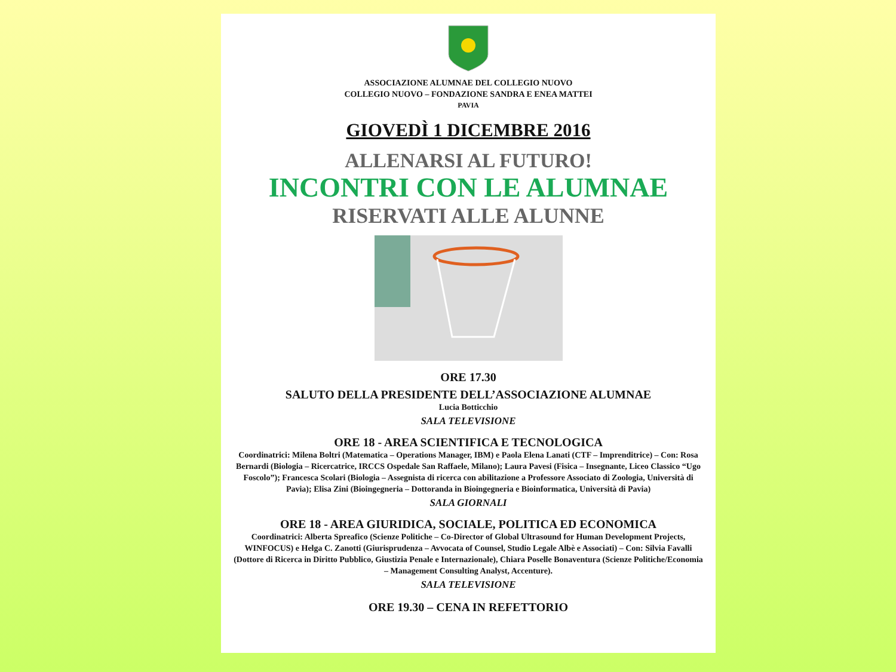ASSOCIAZIONE ALUMNAE DEL COLLEGIO NUOVO
COLLEGIO NUOVO – FONDAZIONE SANDRA E ENEA MATTEI
PAVIA
GIOVEDÌ 1 DICEMBRE 2016
ALLENARSI AL FUTURO!
INCONTRI CON LE ALUMNAE
RISERVATI ALLE ALUNNE
ORE 17.30
SALUTO DELLA PRESIDENTE DELL’ASSOCIAZIONE ALUMNAE
Lucia Botticchio
SALA TELEVISIONE
ORE 18 - AREA SCIENTIFICA E TECNOLOGICA
Coordinatrici: Milena Boltri (Matematica – Operations Manager, IBM) e Paola Elena Lanati (CTF – Imprenditrice) – Con: Rosa Bernardi (Biologia – Ricercatrice, IRCCS Ospedale San Raffaele, Milano); Laura Pavesi (Fisica – Insegnante, Liceo Classico “Ugo Foscolo”); Francesca Scolari (Biologia – Assegnista di ricerca con abilitazione a Professore Associato di Zoologia, Università di Pavia); Elisa Zini (Bioingegneria – Dottoranda in Bioingegneria e Bioinformatica, Università di Pavia)
SALA GIORNALI
ORE 18 - AREA GIURIDICA, SOCIALE, POLITICA ED ECONOMICA
Coordinatrici: Alberta Spreafico (Scienze Politiche – Co-Director of Global Ultrasound for Human Development Projects, WINFOCUS) e Helga C. Zanotti (Giurisprudenza – Avvocata of Counsel, Studio Legale Albè e Associati) – Con: Silvia Favalli (Dottore di Ricerca in Diritto Pubblico, Giustizia Penale e Internazionale), Chiara Poselle Bonaventura (Scienze Politiche/Economia – Management Consulting Analyst, Accenture).
SALA TELEVISIONE
ORE 19.30 – CENA IN REFETTORIO